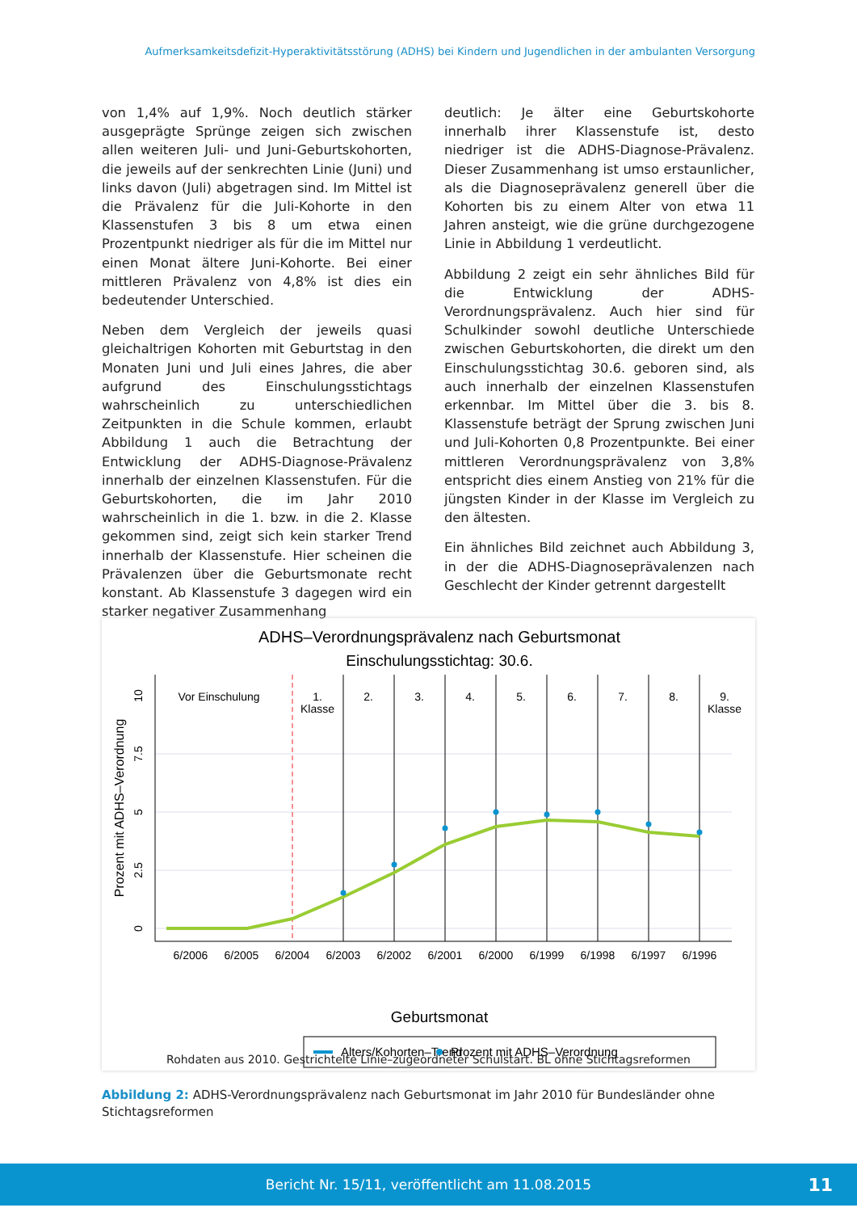Aufmerksamkeitsdefizit-Hyperaktivitätsstörung (ADHS) bei Kindern und Jugendlichen in der ambulanten Versorgung
von 1,4% auf 1,9%. Noch deutlich stärker ausgeprägte Sprünge zeigen sich zwischen allen weiteren Juli- und Juni-Geburtskohorten, die jeweils auf der senkrechten Linie (Juni) und links davon (Juli) abgetragen sind. Im Mittel ist die Prävalenz für die Juli-Kohorte in den Klassenstufen 3 bis 8 um etwa einen Prozentpunkt niedriger als für die im Mittel nur einen Monat ältere Juni-Kohorte. Bei einer mittleren Prävalenz von 4,8% ist dies ein bedeutender Unterschied.
Neben dem Vergleich der jeweils quasi gleichaltrigen Kohorten mit Geburtstag in den Monaten Juni und Juli eines Jahres, die aber aufgrund des Einschulungsstichtags wahrscheinlich zu unterschiedlichen Zeitpunkten in die Schule kommen, erlaubt Abbildung 1 auch die Betrachtung der Entwicklung der ADHS-Diagnose-Prävalenz innerhalb der einzelnen Klassenstufen. Für die Geburtskohorten, die im Jahr 2010 wahrscheinlich in die 1. bzw. in die 2. Klasse gekommen sind, zeigt sich kein starker Trend innerhalb der Klassenstufe. Hier scheinen die Prävalenzen über die Geburtsmonate recht konstant. Ab Klassenstufe 3 dagegen wird ein starker negativer Zusammenhang
deutlich: Je älter eine Geburtskohorte innerhalb ihrer Klassenstufe ist, desto niedriger ist die ADHS-Diagnose-Prävalenz. Dieser Zusammenhang ist umso erstaunlicher, als die Diagnoseprävalenz generell über die Kohorten bis zu einem Alter von etwa 11 Jahren ansteigt, wie die grüne durchgezogene Linie in Abbildung 1 verdeutlicht.
Abbildung 2 zeigt ein sehr ähnliches Bild für die Entwicklung der ADHS-Verordnungsprävalenz. Auch hier sind für Schulkinder sowohl deutliche Unterschiede zwischen Geburtskohorten, die direkt um den Einschulungsstichtag 30.6. geboren sind, als auch innerhalb der einzelnen Klassenstufen erkennbar. Im Mittel über die 3. bis 8. Klassenstufe beträgt der Sprung zwischen Juni und Juli-Kohorten 0,8 Prozentpunkte. Bei einer mittleren Verordnungsprävalenz von 3,8% entspricht dies einem Anstieg von 21% für die jüngsten Kinder in der Klasse im Vergleich zu den ältesten.
Ein ähnliches Bild zeichnet auch Abbildung 3, in der die ADHS-Diagnoseprävalenzen nach Geschlecht der Kinder getrennt dargestellt
ADHS–Verordnungsprävalenz nach Geburtsmonat
Einschulungsstichtag: 30.6.
Vor Einschulung
1.
Klasse
2.
3.
4.
5.
6.
7.
8.
9.
Klasse
6/2006
6/2005
6/2004
6/2003
6/2002
6/2001
6/2000
6/1999
6/1998
6/1997
6/1996
0
2.5
5
7.5
10
Prozent mit ADHS–Verordnung
Geburtsmonat
Alters/Kohorten–Trend
Prozent mit ADHS–Verordnung
Rohdaten aus 2010. Gestrichtelte Linie–zugeordneter Schulstart. BL ohne Stichtagsreformen
Abbildung 2: ADHS-Verordnungsprävalenz nach Geburtsmonat im Jahr 2010 für Bundesländer ohne Stichtagsreformen
Bericht Nr. 15/11, veröffentlicht am 11.08.2015 11